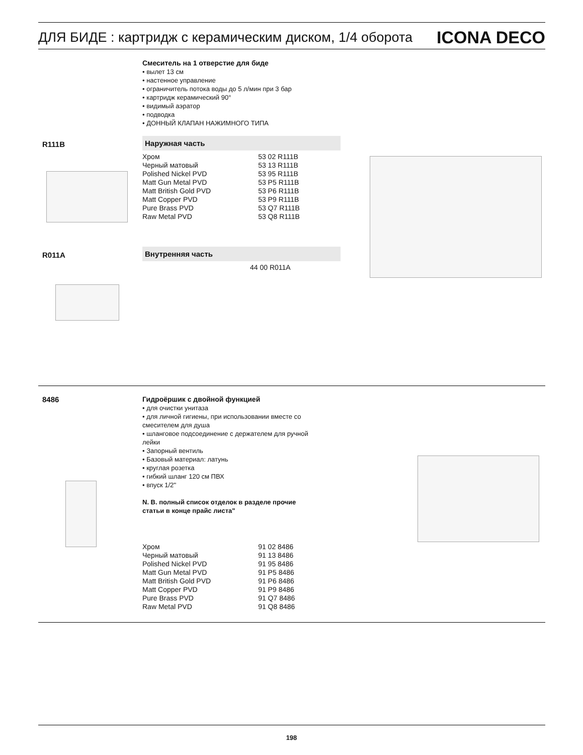ДЛЯ БИДЕ : картридж с керамическим диском, 1/4 оборота
ICONA DECO
Смеситель на 1 отверстие для биде
• вылет 13 см
• настенное управление
• ограничитель потока воды до 5 л/мин при 3 бар
• картридж керамический 90°
• видимый аэратор
• подводка
• ДОННЫЙ КЛАПАН НАЖИМНОГО ТИПА
R111B
Наружная часть
| Хром | 53 02 R111B |
| Черный матовый | 53 13 R111B |
| Polished Nickel PVD | 53 95 R111B |
| Matt Gun Metal PVD | 53 P5 R111B |
| Matt British Gold PVD | 53 P6 R111B |
| Matt Copper PVD | 53 P9 R111B |
| Pure Brass PVD | 53 Q7 R111B |
| Raw Metal PVD | 53 Q8 R111B |
R011A
Внутренняя часть
| | 44 00 R011A |
8486
Гидроёршик с двойной функцией
• для очистки унитаза
• для личной гигиены, при использовании вместе со смесителем для душа
• шланговое подсоединение с держателем для ручной лейки
• Запорный вентиль
• Базовый материал: латунь
• круглая розетка
• гибкий шланг 120 см ПВХ
• впуск 1/2''
N. B. полный список отделок в разделе прочие статьи в конце прайс листа"
| Хром | 91 02 8486 |
| Черный матовый | 91 13 8486 |
| Polished Nickel PVD | 91 95 8486 |
| Matt Gun Metal PVD | 91 P5 8486 |
| Matt British Gold PVD | 91 P6 8486 |
| Matt Copper PVD | 91 P9 8486 |
| Pure Brass PVD | 91 Q7 8486 |
| Raw Metal PVD | 91 Q8 8486 |
198